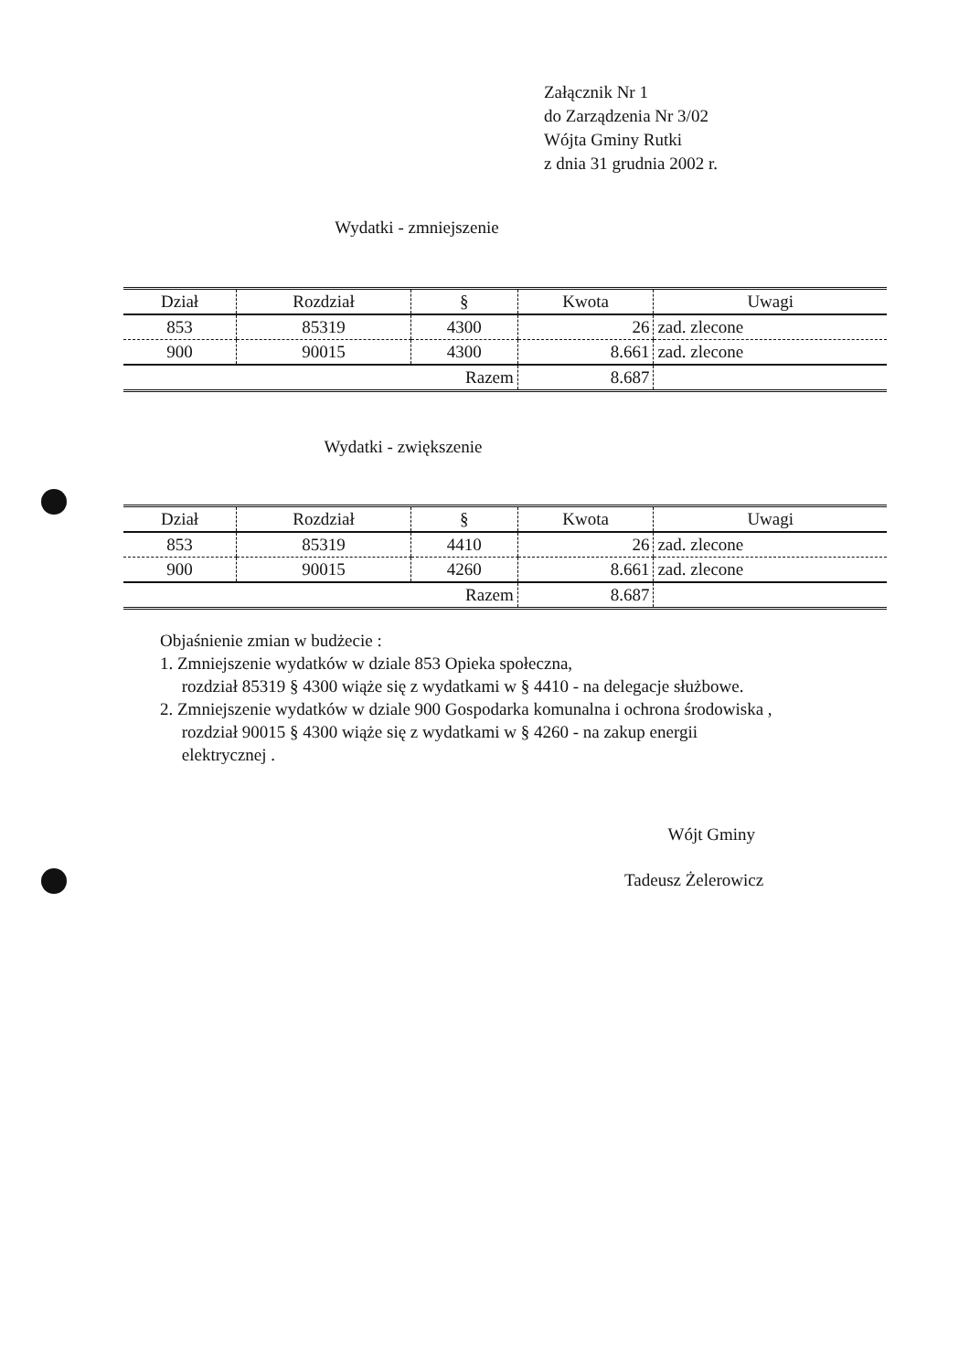Załącznik Nr 1
do Zarządzenia Nr 3/02
Wójta Gminy Rutki
z dnia 31 grudnia 2002 r.
Wydatki - zmniejszenie
| Dział | Rozdział | § | Kwota | Uwagi |
| 853 | 85319 | 4300 | 26 | zad. zlecone |
| 900 | 90015 | 4300 | 8.661 | zad. zlecone |
| Razem | | | 8.687 | |
Wydatki - zwiększenie
| Dział | Rozdział | § | Kwota | Uwagi |
| 853 | 85319 | 4410 | 26 | zad. zlecone |
| 900 | 90015 | 4260 | 8.661 | zad. zlecone |
| Razem | | | 8.687 | |
Objaśnienie zmian w budżecie :
1. Zmniejszenie wydatków w dziale 853 Opieka społeczna,
rozdział 85319 § 4300 wiąże się z wydatkami w § 4410 - na delegacje służbowe.
2. Zmniejszenie wydatków w dziale 900 Gospodarka komunalna i ochrona środowiska ,
rozdział 90015 § 4300 wiąże się z wydatkami w § 4260 - na zakup energii
elektrycznej .
Wójt Gminy
Tadeusz Żelerowicz